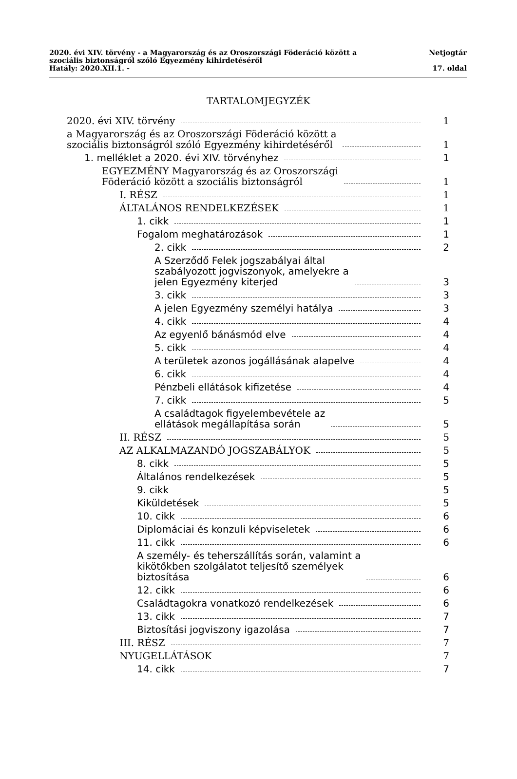2020. évi XIV. törvény - a Magyarország és az Oroszországi Föderáció között a
szociális biztonságról szóló Egyezmény kihirdetéséről Netjogtár
Hatály: 2020.XII.1. - 17. oldal
TARTALOMJEGYZÉK
2020. évi XIV. törvény 1
a Magyarország és az Oroszországi Föderáció között a
szociális biztonságról szóló Egyezmény kihirdetéséről 1
1. melléklet a 2020. évi XIV. törvényhez 1
EGYEZMÉNY Magyarország és az Oroszországi
Föderáció között a szociális biztonságról 1
I. RÉSZ 1
ÁLTALÁNOS RENDELKEZÉSEK 1
1. cikk 1
Fogalom meghatározások 1
2. cikk 2
A Szerződő Felek jogszabályai által
szabályozott jogviszonyok, amelyekre a
jelen Egyezmény kiterjed 3
3. cikk 3
A jelen Egyezmény személyi hatálya 3
4. cikk 4
Az egyenlő bánásmód elve 4
5. cikk 4
A területek azonos jogállásának alapelve 4
6. cikk 4
Pénzbeli ellátások kifizetése 4
7. cikk 5
A családtagok figyelembevétele az
ellátások megállapítása során 5
II. RÉSZ 5
AZ ALKALMAZANDÓ JOGSZABÁLYOK 5
8. cikk 5
Általános rendelkezések 5
9. cikk 5
Kiküldetések 5
10. cikk 6
Diplomáciai és konzuli képviseletek 6
11. cikk 6
A személy- és teherszállítás során, valamint a
kikötőkben szolgálatot teljesítő személyek
biztosítása 6
12. cikk 6
Családtagokra vonatkozó rendelkezések 6
13. cikk 7
Biztosítási jogviszony igazolása 7
III. RÉSZ 7
NYUGELLÁTÁSOK 7
14. cikk 7